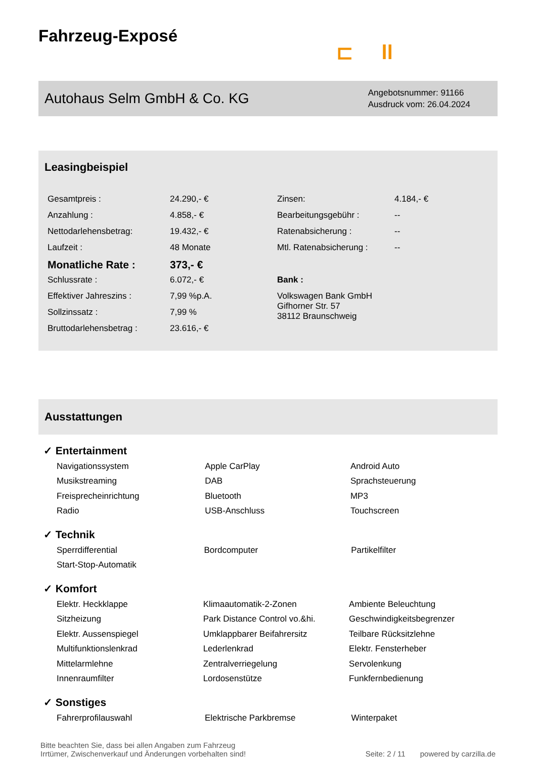Fahrzeug-Exposé
⊏ ll
Autohaus Selm GmbH & Co. KG
Angebotsnummer: 91166
Ausdruck vom: 26.04.2024
Leasingbeispiel
| Gesamtpreis : | 24.290,- € | Zinsen: | 4.184,- € |
| Anzahlung : | 4.858,- € | Bearbeitungsgebühr : | -- |
| Nettodarlehensbetrag: | 19.432,- € | Ratenabsicherung : | -- |
| Laufzeit : | 48 Monate | Mtl. Ratenabsicherung : | -- |
| Monatliche Rate : | 373,- € | | |
| Schlussrate : | 6.072,- € | Bank : | |
| Effektiver Jahreszins : | 7,99 %p.A. | Volkswagen Bank GmbH Gifhorner Str. 57 38112 Braunschweig | |
| Sollzinssatz : | 7,99 % | | |
| Bruttodarlehensbetrag : | 23.616,- € | | |
Ausstattungen
✓ Entertainment
| Navigationssystem | Apple CarPlay | Android Auto |
| Musikstreaming | DAB | Sprachsteuerung |
| Freisprecheinrichtung | Bluetooth | MP3 |
| Radio | USB-Anschluss | Touchscreen |
✓ Technik
| Sperrdifferential | Bordcomputer | Partikelfilter |
| Start-Stop-Automatik | | |
✓ Komfort
| Elektr. Heckklappe | Klimaautomatik-2-Zonen | Ambiente Beleuchtung |
| Sitzheizung | Park Distance Control vo.&hi. | Geschwindigkeitsbegrenzer |
| Elektr. Aussenspiegel | Umklappbarer Beifahrersitz | Teilbare Rücksitzlehne |
| Multifunktionslenkrad | Lederlenkrad | Elektr. Fensterheber |
| Mittelarmlehne | Zentralverriegelung | Servolenkung |
| Innenraumfilter | Lordosenstütze | Funkfernbedienung |
✓ Sonstiges
| Fahrerprofilauswahl | Elektrische Parkbremse | Winterpaket |
Bitte beachten Sie, dass bei allen Angaben zum Fahrzeug
Irrtümer, Zwischenverkauf und Änderungen vorbehalten sind!
Seite: 2 / 11 powered by carzilla.de